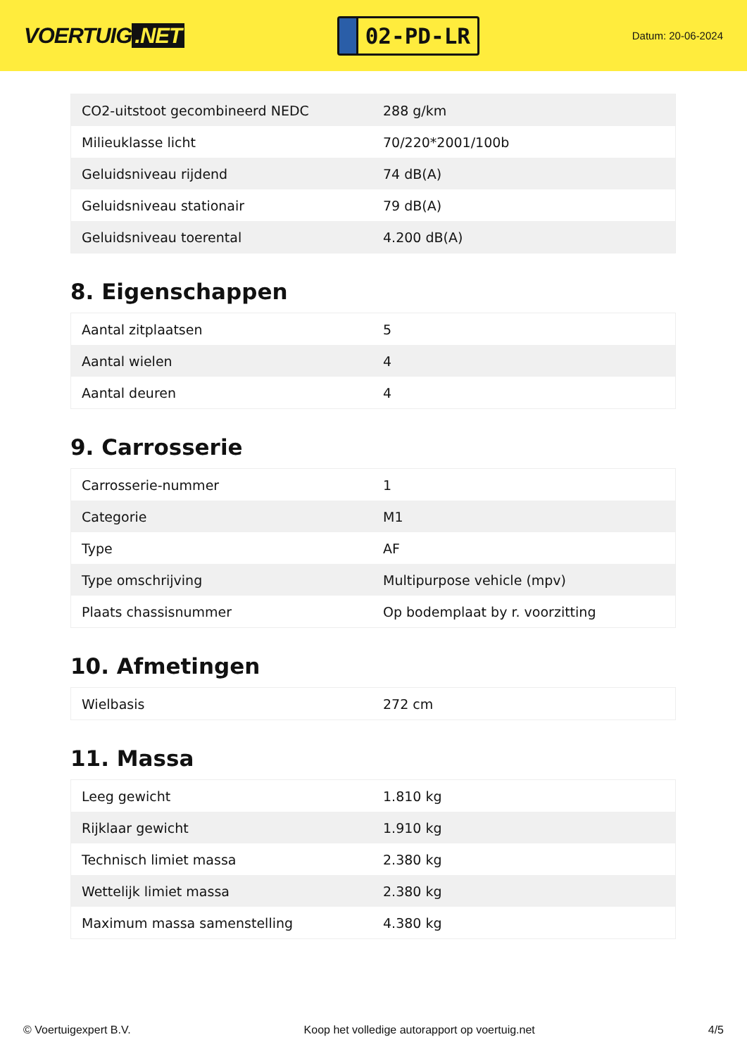VOERTUIG.NET
02-PD-LR
Datum: 20-06-2024
| CO2-uitstoot gecombineerd NEDC | 288 g/km |
| Milieuklasse licht | 70/220*2001/100b |
| Geluidsniveau rijdend | 74 dB(A) |
| Geluidsniveau stationair | 79 dB(A) |
| Geluidsniveau toerental | 4.200 dB(A) |
8. Eigenschappen
| Aantal zitplaatsen | 5 |
| Aantal wielen | 4 |
| Aantal deuren | 4 |
9. Carrosserie
| Carrosserie-nummer | 1 |
| Categorie | M1 |
| Type | AF |
| Type omschrijving | Multipurpose vehicle (mpv) |
| Plaats chassisnummer | Op bodemplaat by r. voorzitting |
10. Afmetingen
| Wielbasis | 272 cm |
11. Massa
| Leeg gewicht | 1.810 kg |
| Rijklaar gewicht | 1.910 kg |
| Technisch limiet massa | 2.380 kg |
| Wettelijk limiet massa | 2.380 kg |
| Maximum massa samenstelling | 4.380 kg |
© Voertuigexpert B.V. Koop het volledige autorapport op voertuig.net 4/5